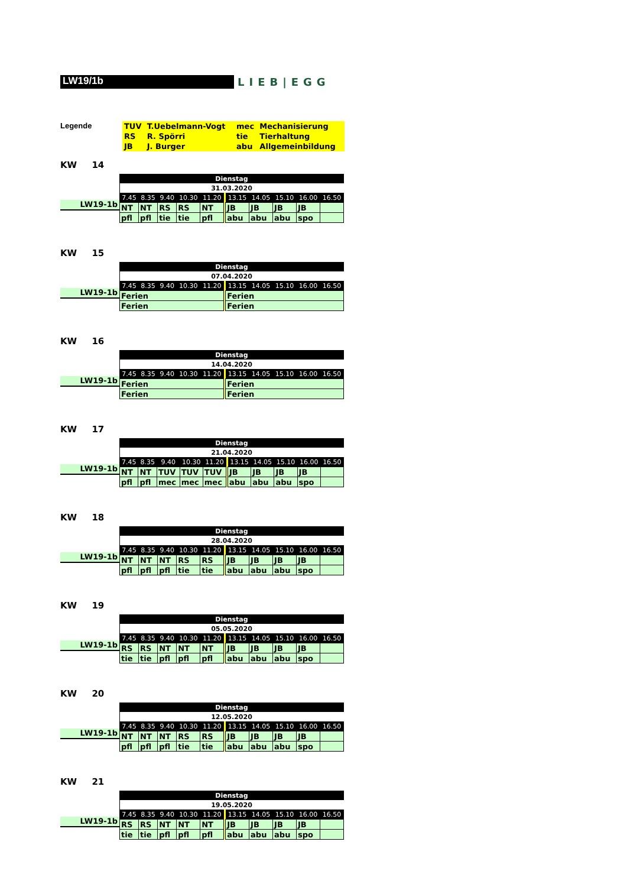LW19/1b
LIEB|EGG
Legende
| TUV | T.Uebelmann-Vogt | mec | Mechanisierung |
| RS | R. Spörri | tie | Tierhaltung |
| JB | J. Burger | abu | Allgemeinbildung |
KW 14
LW19-1b
| Dienstag | | | | | | | | | | |
| 31.03.2020 | | | | | | | | | | |
| 7.45 | 8.35 | 9.40 | 10.30 | 11.20 | | 13.15 | 14.05 | 15.10 | 16.00 | 16.50 |
| NT | NT | RS | RS | NT | | JB | JB | JB | JB | |
| pfl | pfl | tie | tie | pfl | | abu | abu | abu | spo | |
KW 15
LW19-1b
| Dienstag | | | | | | | | | | |
| 07.04.2020 | | | | | | | | | | |
| 7.45 | 8.35 | 9.40 | 10.30 | 11.20 | | 13.15 | 14.05 | 15.10 | 16.00 | 16.50 |
| Ferien | | | | | | Ferien | | | | |
| Ferien | | | | | | Ferien | | | | |
KW 16
LW19-1b
| Dienstag | | | | | | | | | | |
| 14.04.2020 | | | | | | | | | | |
| 7.45 | 8.35 | 9.40 | 10.30 | 11.20 | | 13.15 | 14.05 | 15.10 | 16.00 | 16.50 |
| Ferien | | | | | | Ferien | | | | |
| Ferien | | | | | | Ferien | | | | |
KW 17
LW19-1b
| Dienstag | | | | | | | | | | |
| 21.04.2020 | | | | | | | | | | |
| 7.45 | 8.35 | 9.40 | 10.30 | 11.20 | | 13.15 | 14.05 | 15.10 | 16.00 | 16.50 |
| NT | NT | TUV | TUV | TUV | | JB | JB | JB | JB | |
| pfl | pfl | mec | mec | mec | | abu | abu | abu | spo | |
KW 18
LW19-1b
| Dienstag | | | | | | | | | | |
| 28.04.2020 | | | | | | | | | | |
| 7.45 | 8.35 | 9.40 | 10.30 | 11.20 | | 13.15 | 14.05 | 15.10 | 16.00 | 16.50 |
| NT | NT | NT | RS | RS | | JB | JB | JB | JB | |
| pfl | pfl | pfl | tie | tie | | abu | abu | abu | spo | |
KW 19
LW19-1b
| Dienstag | | | | | | | | | | |
| 05.05.2020 | | | | | | | | | | |
| 7.45 | 8.35 | 9.40 | 10.30 | 11.20 | | 13.15 | 14.05 | 15.10 | 16.00 | 16.50 |
| RS | RS | NT | NT | NT | | JB | JB | JB | JB | |
| tie | tie | pfl | pfl | pfl | | abu | abu | abu | spo | |
KW 20
LW19-1b
| Dienstag | | | | | | | | | | |
| 12.05.2020 | | | | | | | | | | |
| 7.45 | 8.35 | 9.40 | 10.30 | 11.20 | | 13.15 | 14.05 | 15.10 | 16.00 | 16.50 |
| NT | NT | NT | RS | RS | | JB | JB | JB | JB | |
| pfl | pfl | pfl | tie | tie | | abu | abu | abu | spo | |
KW 21
LW19-1b
| Dienstag | | | | | | | | | | |
| 19.05.2020 | | | | | | | | | | |
| 7.45 | 8.35 | 9.40 | 10.30 | 11.20 | | 13.15 | 14.05 | 15.10 | 16.00 | 16.50 |
| RS | RS | NT | NT | NT | | JB | JB | JB | JB | |
| tie | tie | pfl | pfl | pfl | | abu | abu | abu | spo | |